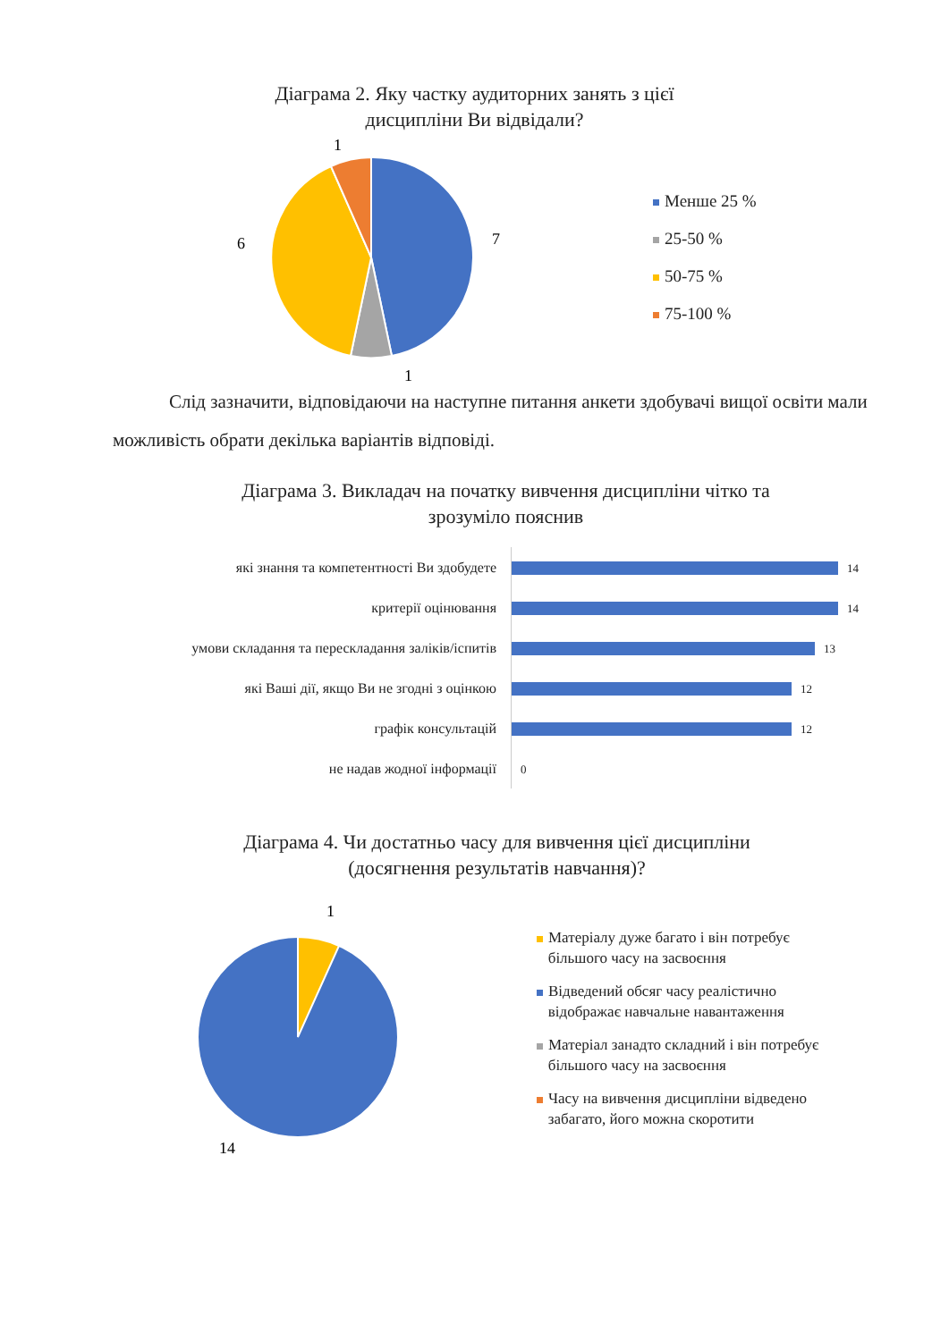Діаграма 2. Яку частку аудиторних занять з цієї
дисципліни Ви відвідали?
1
7
6
1
Менше 25 %
25-50 %
50-75 %
75-100 %
Слід зазначити, відповідаючи на наступне питання анкети здобувачі вищої освіти мали можливість обрати декілька варіантів відповіді.
Діаграма 3. Викладач на початку вивчення дисципліни чітко та
зрозуміло пояснив
| які знання та компетентності Ви здобудете | 14 |
| критерії оцінювання | 14 |
| умови складання та перескладання заліків/іспитів | 13 |
| які Ваші дії, якщо Ви не згодні з оцінкою | 12 |
| графік консультацій | 12 |
| не надав жодної інформації | 0 |
Діаграма 4. Чи достатньо часу для вивчення цієї дисципліни
(досягнення результатів навчання)?
1
14
Матеріалу дуже багато і він потребує
більшого часу на засвоєння
Відведений обсяг часу реалістично
відображає навчальне навантаження
Матеріал занадто складний і він потребує
більшого часу на засвоєння
Часу на вивчення дисципліни відведено
забагато, його можна скоротити